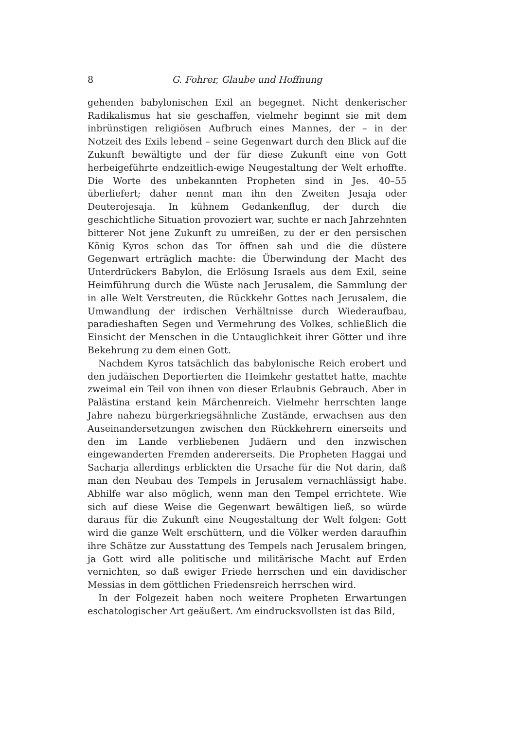8 G. Fohrer, Glaube und Hoffnung
gehenden babylonischen Exil an begegnet. Nicht denkerischer Radikalismus hat sie geschaffen, vielmehr beginnt sie mit dem inbrünstigen religiösen Aufbruch eines Mannes, der – in der Notzeit des Exils lebend – seine Gegenwart durch den Blick auf die Zukunft bewältigte und der für diese Zukunft eine von Gott herbeigeführte endzeitlich-ewige Neugestaltung der Welt erhoffte. Die Worte des unbekannten Propheten sind in Jes. 40–55 überliefert; daher nennt man ihn den Zweiten Jesaja oder Deuterojesaja. In kühnem Gedankenflug, der durch die geschichtliche Situation provoziert war, suchte er nach Jahrzehnten bitterer Not jene Zukunft zu umreißen, zu der er den persischen König Kyros schon das Tor öffnen sah und die die düstere Gegenwart erträglich machte: die Überwindung der Macht des Unterdrückers Babylon, die Erlösung Israels aus dem Exil, seine Heimführung durch die Wüste nach Jerusalem, die Sammlung der in alle Welt Verstreuten, die Rückkehr Gottes nach Jerusalem, die Umwandlung der irdischen Verhältnisse durch Wiederaufbau, paradieshaften Segen und Vermehrung des Volkes, schließlich die Einsicht der Menschen in die Untauglichkeit ihrer Götter und ihre Bekehrung zu dem einen Gott.
Nachdem Kyros tatsächlich das babylonische Reich erobert und den judäischen Deportierten die Heimkehr gestattet hatte, machte zweimal ein Teil von ihnen von dieser Erlaubnis Gebrauch. Aber in Palästina erstand kein Märchenreich. Vielmehr herrschten lange Jahre nahezu bürgerkriegsähnliche Zustände, erwachsen aus den Auseinandersetzungen zwischen den Rückkehrern einerseits und den im Lande verbliebenen Judäern und den inzwischen eingewanderten Fremden andererseits. Die Propheten Haggai und Sacharja allerdings erblickten die Ursache für die Not darin, daß man den Neubau des Tempels in Jerusalem vernachlässigt habe. Abhilfe war also möglich, wenn man den Tempel errichtete. Wie sich auf diese Weise die Gegenwart bewältigen ließ, so würde daraus für die Zukunft eine Neugestaltung der Welt folgen: Gott wird die ganze Welt erschüttern, und die Völker werden daraufhin ihre Schätze zur Ausstattung des Tempels nach Jerusalem bringen, ja Gott wird alle politische und militärische Macht auf Erden vernichten, so daß ewiger Friede herrschen und ein davidischer Messias in dem göttlichen Friedensreich herrschen wird.
In der Folgezeit haben noch weitere Propheten Erwartungen eschatologischer Art geäußert. Am eindrucksvollsten ist das Bild,